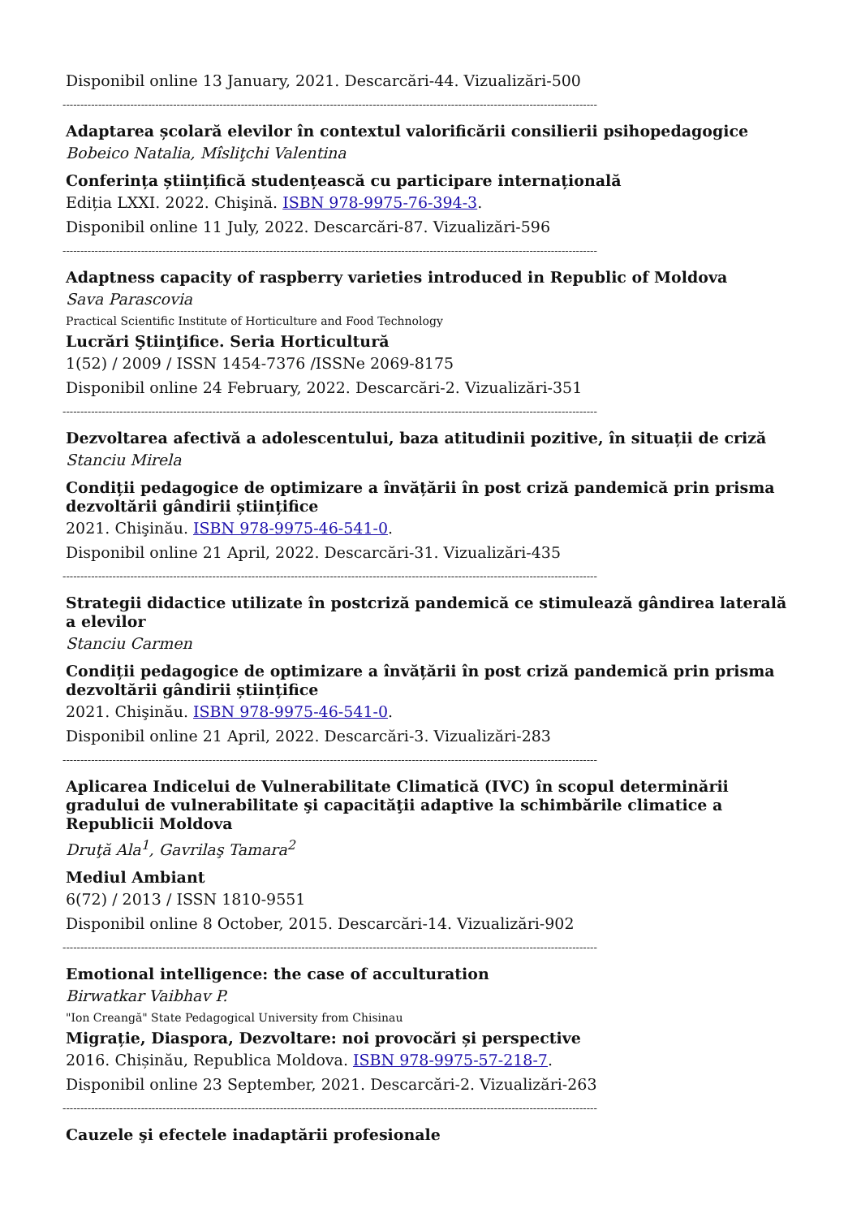Disponibil online 13 January, 2021. Descarcări-44. Vizualizări-500
------------------------------------------------------------------------------------------------------------------------------------------------------
Adaptarea școlară elevilor în contextul valorificării consilierii psihopedagogice
Bobeico Natalia, Mîsliţchi Valentina
Conferința științifică studențească cu participare internațională
Ediția LXXI. 2022. Chişină. ISBN 978-9975-76-394-3.
Disponibil online 11 July, 2022. Descarcări-87. Vizualizări-596
------------------------------------------------------------------------------------------------------------------------------------------------------
Adaptness capacity of raspberry varieties introduced in Republic of Moldova
Sava Parascovia
Practical Scientific Institute of Horticulture and Food Technology
Lucrări Ştiinţifice. Seria Horticultură
1(52) / 2009 / ISSN 1454-7376 /ISSNe 2069-8175
Disponibil online 24 February, 2022. Descarcări-2. Vizualizări-351
------------------------------------------------------------------------------------------------------------------------------------------------------
Dezvoltarea afectivă a adolescentului, baza atitudinii pozitive, în situații de criză
Stanciu Mirela
Condiții pedagogice de optimizare a învățării în post criză pandemică prin prisma dezvoltării gândirii științifice
2021. Chişinău. ISBN 978-9975-46-541-0.
Disponibil online 21 April, 2022. Descarcări-31. Vizualizări-435
------------------------------------------------------------------------------------------------------------------------------------------------------
Strategii didactice utilizate în postcriză pandemică ce stimulează gândirea laterală a elevilor
Stanciu Carmen
Condiții pedagogice de optimizare a învățării în post criză pandemică prin prisma dezvoltării gândirii științifice
2021. Chişinău. ISBN 978-9975-46-541-0.
Disponibil online 21 April, 2022. Descarcări-3. Vizualizări-283
------------------------------------------------------------------------------------------------------------------------------------------------------
Aplicarea Indicelui de Vulnerabilitate Climatică (IVC) în scopul determinării gradului de vulnerabilitate şi capacităţii adaptive la schimbările climatice a Republicii Moldova
Druţă Ala<sup>1</sup>, Gavrilaş Tamara<sup>2</sup>
Mediul Ambiant
6(72) / 2013 / ISSN 1810-9551
Disponibil online 8 October, 2015. Descarcări-14. Vizualizări-902
------------------------------------------------------------------------------------------------------------------------------------------------------
Emotional intelligence: the case of acculturation
Birwatkar Vaibhav P.
"Ion Creangă" State Pedagogical University from Chisinau
Migrație, Diaspora, Dezvoltare: noi provocări și perspective
2016. Chișinău, Republica Moldova. ISBN 978-9975-57-218-7.
Disponibil online 23 September, 2021. Descarcări-2. Vizualizări-263
------------------------------------------------------------------------------------------------------------------------------------------------------
Cauzele şi efectele inadaptării profesionale